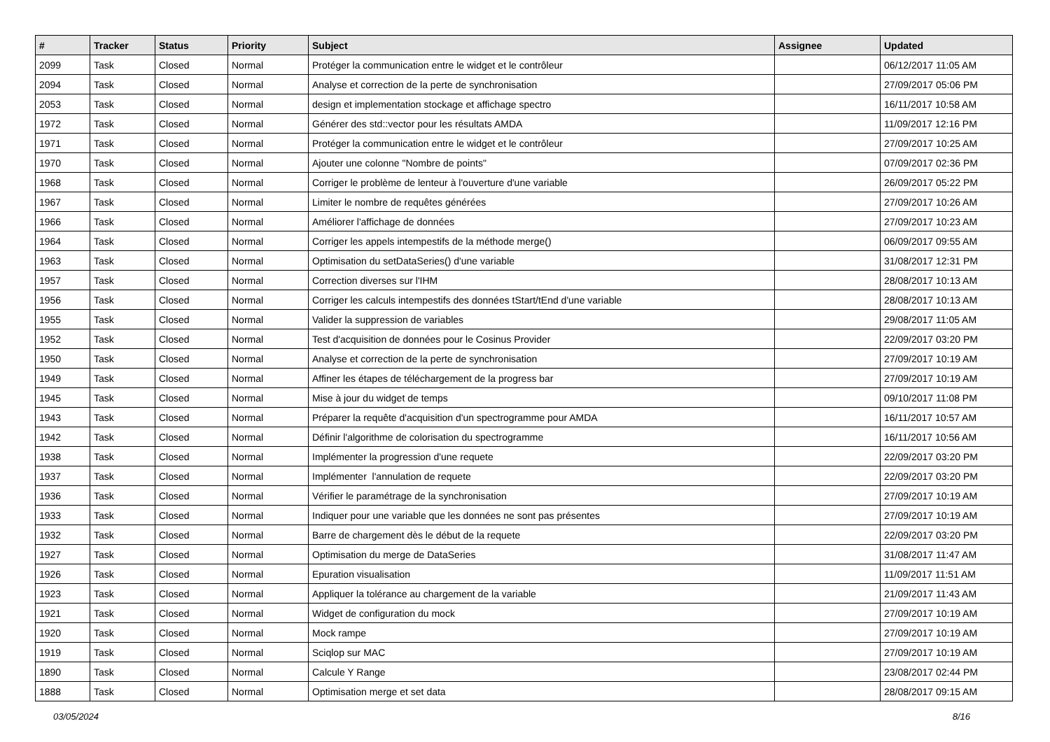| # | Tracker | Status | Priority | Subject | Assignee | Updated |
| --- | --- | --- | --- | --- | --- | --- |
| 2099 | Task | Closed | Normal | Protéger la communication entre le widget et le contrôleur | | 06/12/2017 11:05 AM |
| 2094 | Task | Closed | Normal | Analyse et correction de la perte de synchronisation | | 27/09/2017 05:06 PM |
| 2053 | Task | Closed | Normal | design et implementation stockage et affichage spectro | | 16/11/2017 10:58 AM |
| 1972 | Task | Closed | Normal | Générer des std::vector pour les résultats AMDA | | 11/09/2017 12:16 PM |
| 1971 | Task | Closed | Normal | Protéger la communication entre le widget et le contrôleur | | 27/09/2017 10:25 AM |
| 1970 | Task | Closed | Normal | Ajouter une colonne "Nombre de points" | | 07/09/2017 02:36 PM |
| 1968 | Task | Closed | Normal | Corriger le problème de lenteur à l'ouverture d'une variable | | 26/09/2017 05:22 PM |
| 1967 | Task | Closed | Normal | Limiter le nombre de requêtes générées | | 27/09/2017 10:26 AM |
| 1966 | Task | Closed | Normal | Améliorer l'affichage de données | | 27/09/2017 10:23 AM |
| 1964 | Task | Closed | Normal | Corriger les appels intempestifs de la méthode merge() | | 06/09/2017 09:55 AM |
| 1963 | Task | Closed | Normal | Optimisation du setDataSeries() d'une variable | | 31/08/2017 12:31 PM |
| 1957 | Task | Closed | Normal | Correction diverses sur l'IHM | | 28/08/2017 10:13 AM |
| 1956 | Task | Closed | Normal | Corriger les calculs intempestifs des données tStart/tEnd d'une variable | | 28/08/2017 10:13 AM |
| 1955 | Task | Closed | Normal | Valider la suppression de variables | | 29/08/2017 11:05 AM |
| 1952 | Task | Closed | Normal | Test d'acquisition de données pour le Cosinus Provider | | 22/09/2017 03:20 PM |
| 1950 | Task | Closed | Normal | Analyse et correction de la perte de synchronisation | | 27/09/2017 10:19 AM |
| 1949 | Task | Closed | Normal | Affiner les étapes de téléchargement de la progress bar | | 27/09/2017 10:19 AM |
| 1945 | Task | Closed | Normal | Mise à jour du widget de temps | | 09/10/2017 11:08 PM |
| 1943 | Task | Closed | Normal | Préparer la requête d'acquisition d'un spectrogramme pour AMDA | | 16/11/2017 10:57 AM |
| 1942 | Task | Closed | Normal | Définir l'algorithme de colorisation du spectrogramme | | 16/11/2017 10:56 AM |
| 1938 | Task | Closed | Normal | Implémenter la progression d'une requete | | 22/09/2017 03:20 PM |
| 1937 | Task | Closed | Normal | Implémenter l'annulation de requete | | 22/09/2017 03:20 PM |
| 1936 | Task | Closed | Normal | Vérifier le paramétrage de la synchronisation | | 27/09/2017 10:19 AM |
| 1933 | Task | Closed | Normal | Indiquer pour une variable que les données ne sont pas présentes | | 27/09/2017 10:19 AM |
| 1932 | Task | Closed | Normal | Barre de chargement dès le début de la requete | | 22/09/2017 03:20 PM |
| 1927 | Task | Closed | Normal | Optimisation du merge de DataSeries | | 31/08/2017 11:47 AM |
| 1926 | Task | Closed | Normal | Epuration visualisation | | 11/09/2017 11:51 AM |
| 1923 | Task | Closed | Normal | Appliquer la tolérance au chargement de la variable | | 21/09/2017 11:43 AM |
| 1921 | Task | Closed | Normal | Widget de configuration du mock | | 27/09/2017 10:19 AM |
| 1920 | Task | Closed | Normal | Mock rampe | | 27/09/2017 10:19 AM |
| 1919 | Task | Closed | Normal | Sciqlop sur MAC | | 27/09/2017 10:19 AM |
| 1890 | Task | Closed | Normal | Calcule Y Range | | 23/08/2017 02:44 PM |
| 1888 | Task | Closed | Normal | Optimisation merge et set data | | 28/08/2017 09:15 AM |
03/05/2024 8/16